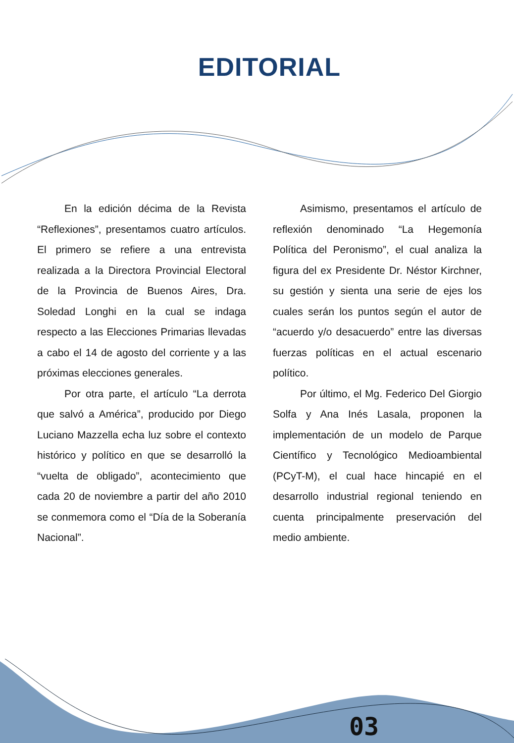EDITORIAL
En la edición décima de la Revista “Reflexiones”, presentamos cuatro artículos. El primero se refiere a una entrevista realizada a la Directora Provincial Electoral de la Provincia de Buenos Aires, Dra. Soledad Longhi en la cual se indaga respecto a las Elecciones Primarias llevadas a cabo el 14 de agosto del corriente y a las próximas elecciones generales.
Por otra parte, el artículo “La derrota que salvó a América”, producido por Diego Luciano Mazzella echa luz sobre el contexto histórico y político en que se desarrolló la “vuelta de obligado”, acontecimiento que cada 20 de noviembre a partir del año 2010 se conmemora como el “Día de la Soberanía Nacional”.
Asimismo, presentamos el artículo de reflexión denominado “La Hegemonía Política del Peronismo”, el cual analiza la figura del ex Presidente Dr. Néstor Kirchner, su gestión y sienta una serie de ejes los cuales serán los puntos según el autor de “acuerdo y/o desacuerdo” entre las diversas fuerzas políticas en el actual escenario político.
Por último, el Mg. Federico Del Giorgio Solfa y Ana Inés Lasala, proponen la implementación de un modelo de Parque Científico y Tecnológico Medioambiental (PCyT-M), el cual hace hincapié en el desarrollo industrial regional teniendo en cuenta principalmente preservación del medio ambiente.
03